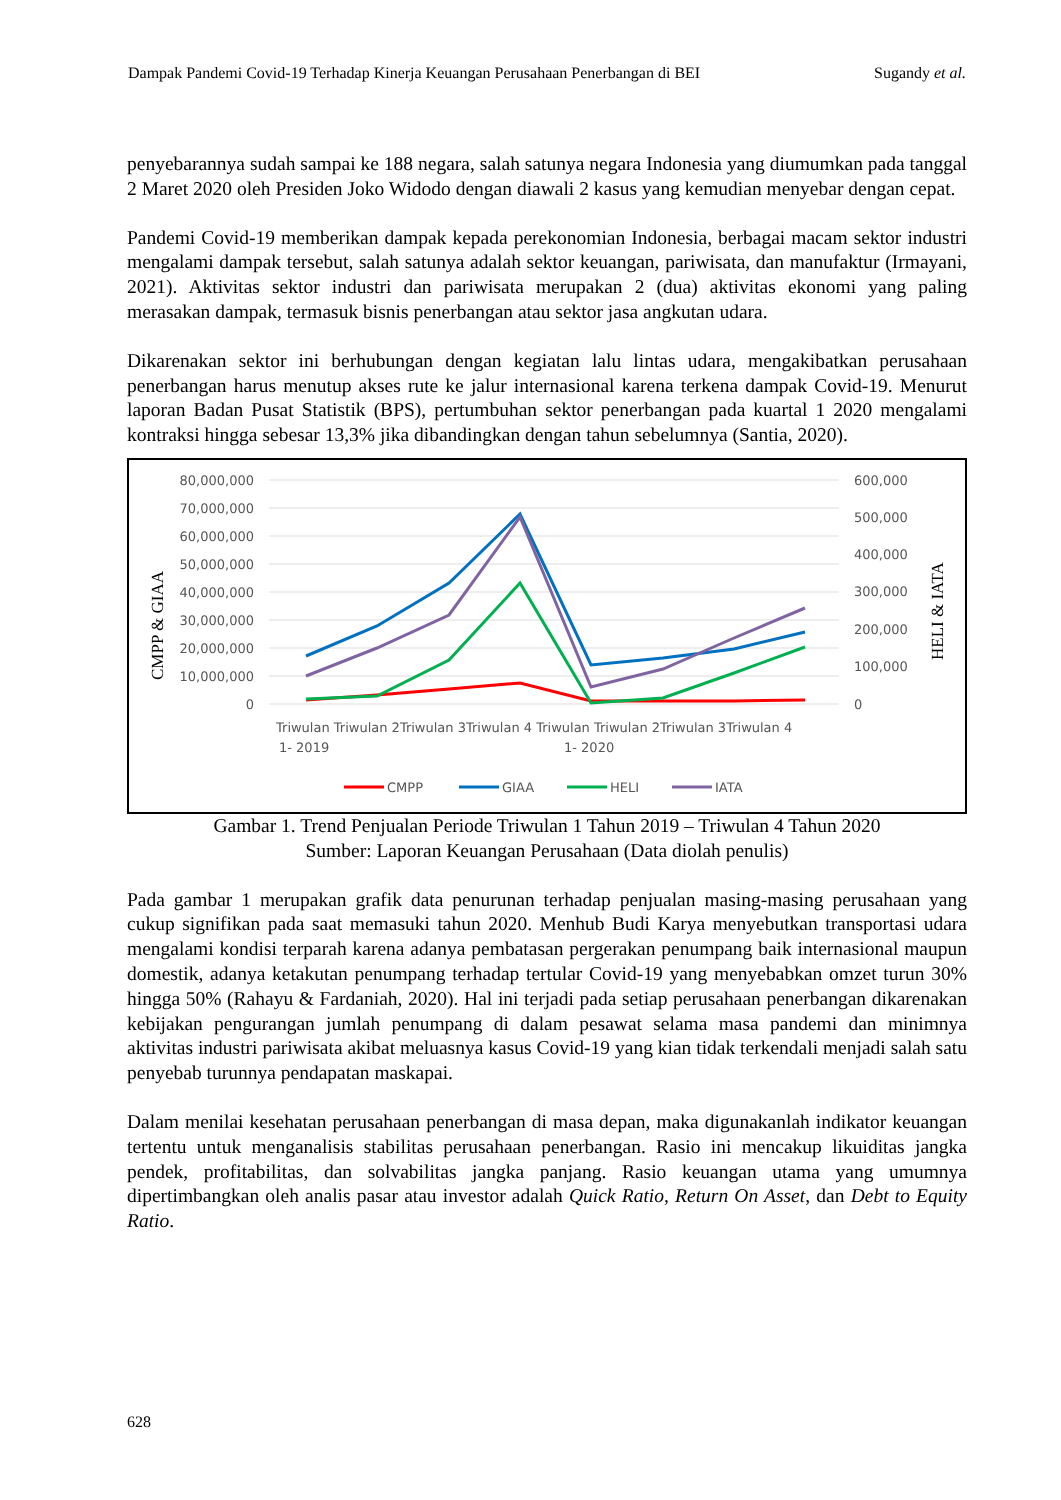Dampak Pandemi Covid-19 Terhadap Kinerja Keuangan Perusahaan Penerbangan di BEI Sugandy et al.
penyebarannya sudah sampai ke 188 negara, salah satunya negara Indonesia yang diumumkan pada tanggal 2 Maret 2020 oleh Presiden Joko Widodo dengan diawali 2 kasus yang kemudian menyebar dengan cepat.
Pandemi Covid-19 memberikan dampak kepada perekonomian Indonesia, berbagai macam sektor industri mengalami dampak tersebut, salah satunya adalah sektor keuangan, pariwisata, dan manufaktur (Irmayani, 2021). Aktivitas sektor industri dan pariwisata merupakan 2 (dua) aktivitas ekonomi yang paling merasakan dampak, termasuk bisnis penerbangan atau sektor jasa angkutan udara.
Dikarenakan sektor ini berhubungan dengan kegiatan lalu lintas udara, mengakibatkan perusahaan penerbangan harus menutup akses rute ke jalur internasional karena terkena dampak Covid-19. Menurut laporan Badan Pusat Statistik (BPS), pertumbuhan sektor penerbangan pada kuartal 1 2020 mengalami kontraksi hingga sebesar 13,3% jika dibandingkan dengan tahun sebelumnya (Santia, 2020).
80,000,000
70,000,000
60,000,000
50,000,000
40,000,000
30,000,000
20,000,000
10,000,000
0
600,000
500,000
400,000
300,000
200,000
100,000
0
CMPP & GIAA
HELI & IATA
Triwulan Triwulan 2Triwulan 3Triwulan 4 Triwulan Triwulan 2Triwulan 3Triwulan 4
1- 2019
1- 2020
CMPP
GIAA
HELI
IATA
Gambar 1. Trend Penjualan Periode Triwulan 1 Tahun 2019 – Triwulan 4 Tahun 2020
Sumber: Laporan Keuangan Perusahaan (Data diolah penulis)
Pada gambar 1 merupakan grafik data penurunan terhadap penjualan masing-masing perusahaan yang cukup signifikan pada saat memasuki tahun 2020. Menhub Budi Karya menyebutkan transportasi udara mengalami kondisi terparah karena adanya pembatasan pergerakan penumpang baik internasional maupun domestik, adanya ketakutan penumpang terhadap tertular Covid-19 yang menyebabkan omzet turun 30% hingga 50% (Rahayu & Fardaniah, 2020). Hal ini terjadi pada setiap perusahaan penerbangan dikarenakan kebijakan pengurangan jumlah penumpang di dalam pesawat selama masa pandemi dan minimnya aktivitas industri pariwisata akibat meluasnya kasus Covid-19 yang kian tidak terkendali menjadi salah satu penyebab turunnya pendapatan maskapai.
Dalam menilai kesehatan perusahaan penerbangan di masa depan, maka digunakanlah indikator keuangan tertentu untuk menganalisis stabilitas perusahaan penerbangan. Rasio ini mencakup likuiditas jangka pendek, profitabilitas, dan solvabilitas jangka panjang. Rasio keuangan utama yang umumnya dipertimbangkan oleh analis pasar atau investor adalah Quick Ratio, Return On Asset, dan Debt to Equity Ratio.
628